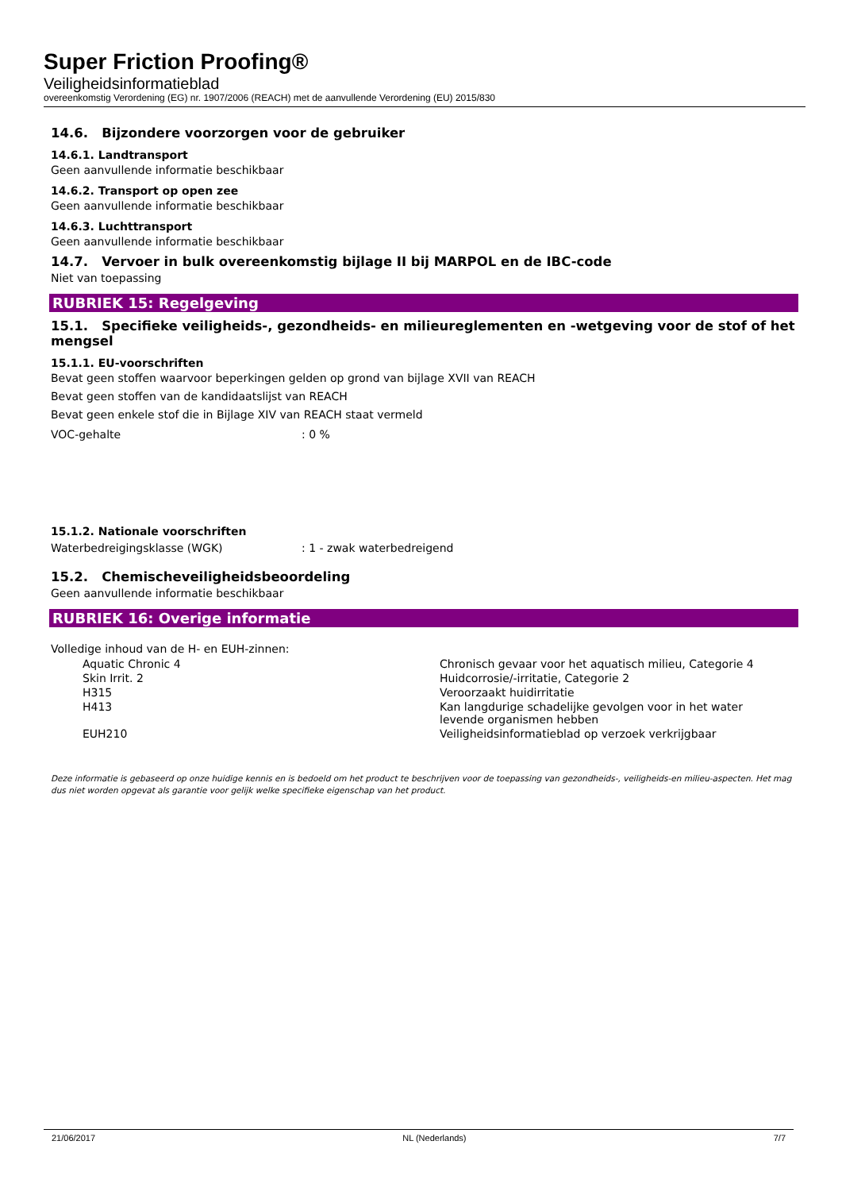Super Friction Proofing®
Veiligheidsinformatieblad
overeenkomstig Verordening (EG) nr. 1907/2006 (REACH) met de aanvullende Verordening (EU) 2015/830
14.6. Bijzondere voorzorgen voor de gebruiker
14.6.1. Landtransport
Geen aanvullende informatie beschikbaar
14.6.2. Transport op open zee
Geen aanvullende informatie beschikbaar
14.6.3. Luchttransport
Geen aanvullende informatie beschikbaar
14.7. Vervoer in bulk overeenkomstig bijlage II bij MARPOL en de IBC-code
Niet van toepassing
RUBRIEK 15: Regelgeving
15.1. Specifieke veiligheids-, gezondheids- en milieureglementen en -wetgeving voor de stof of het mengsel
15.1.1. EU-voorschriften
Bevat geen stoffen waarvoor beperkingen gelden op grond van bijlage XVII van REACH
Bevat geen stoffen van de kandidaatslijst van REACH
Bevat geen enkele stof die in Bijlage XIV van REACH staat vermeld
| VOC-gehalte | : 0 % |
15.1.2. Nationale voorschriften
| Waterbedreigingsklasse (WGK) | : 1 - zwak waterbedreigend |
15.2. Chemischeveiligheidsbeoordeling
Geen aanvullende informatie beschikbaar
RUBRIEK 16: Overige informatie
Volledige inhoud van de H- en EUH-zinnen:
| Aquatic Chronic 4 | Chronisch gevaar voor het aquatisch milieu, Categorie 4 |
| Skin Irrit. 2 | Huidcorrosie/-irritatie, Categorie 2 |
| H315 | Veroorzaakt huidirritatie |
| H413 | Kan langdurige schadelijke gevolgen voor in het water levende organismen hebben |
| EUH210 | Veiligheidsinformatieblad op verzoek verkrijgbaar |
Deze informatie is gebaseerd op onze huidige kennis en is bedoeld om het product te beschrijven voor de toepassing van gezondheids-, veiligheids-en milieu-aspecten. Het mag dus niet worden opgevat als garantie voor gelijk welke specifieke eigenschap van het product.
21/06/2017 NL (Nederlands) 7/7